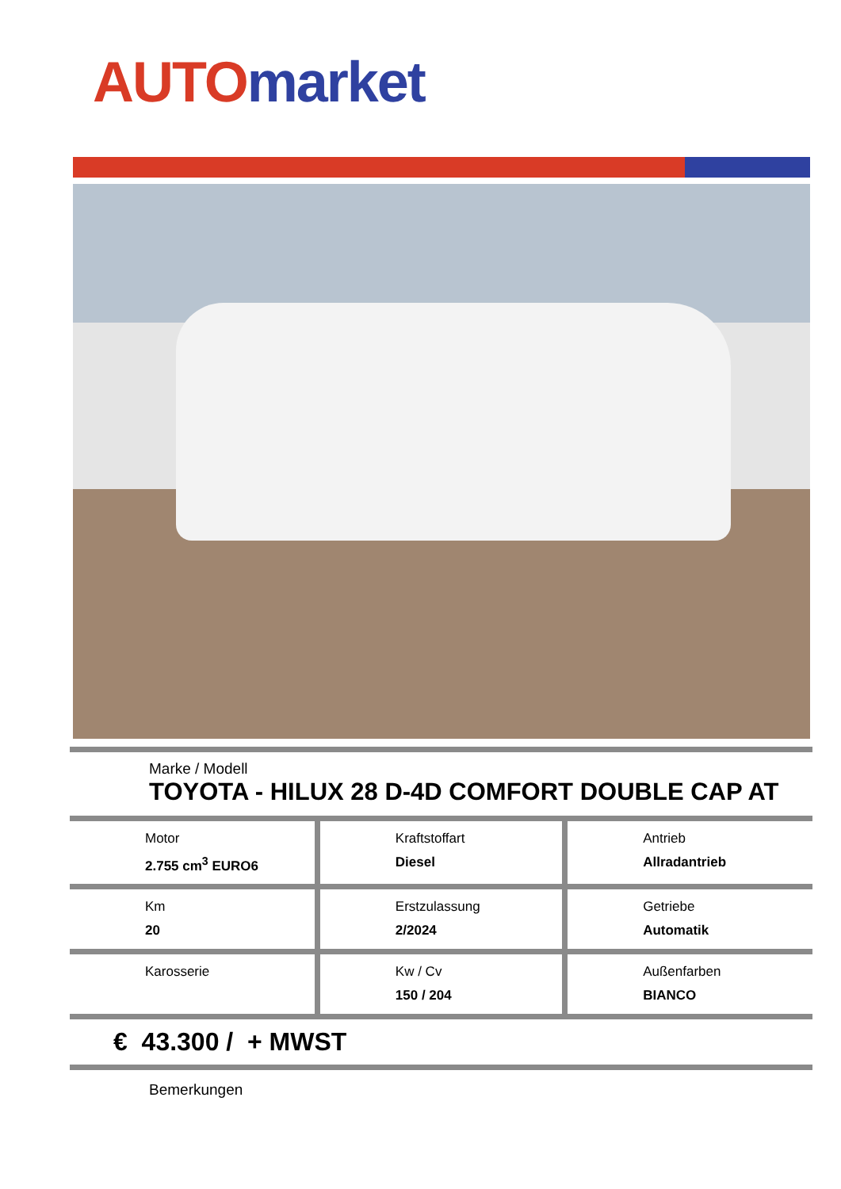AUTO market
Marke / Modell
TOYOTA - HILUX 28 D-4D COMFORT DOUBLE CAP AT
| Motor 2.755 cm<sup>3</sup> EURO6 | Kraftstoffart Diesel | Antrieb Allradantrieb |
| Km 20 | Erstzulassung 2/2024 | Getriebe Automatik |
| Karosserie | Kw / Cv 150 / 204 | Außenfarben BIANCO |
€ 43.300 / + MWST
Bemerkungen